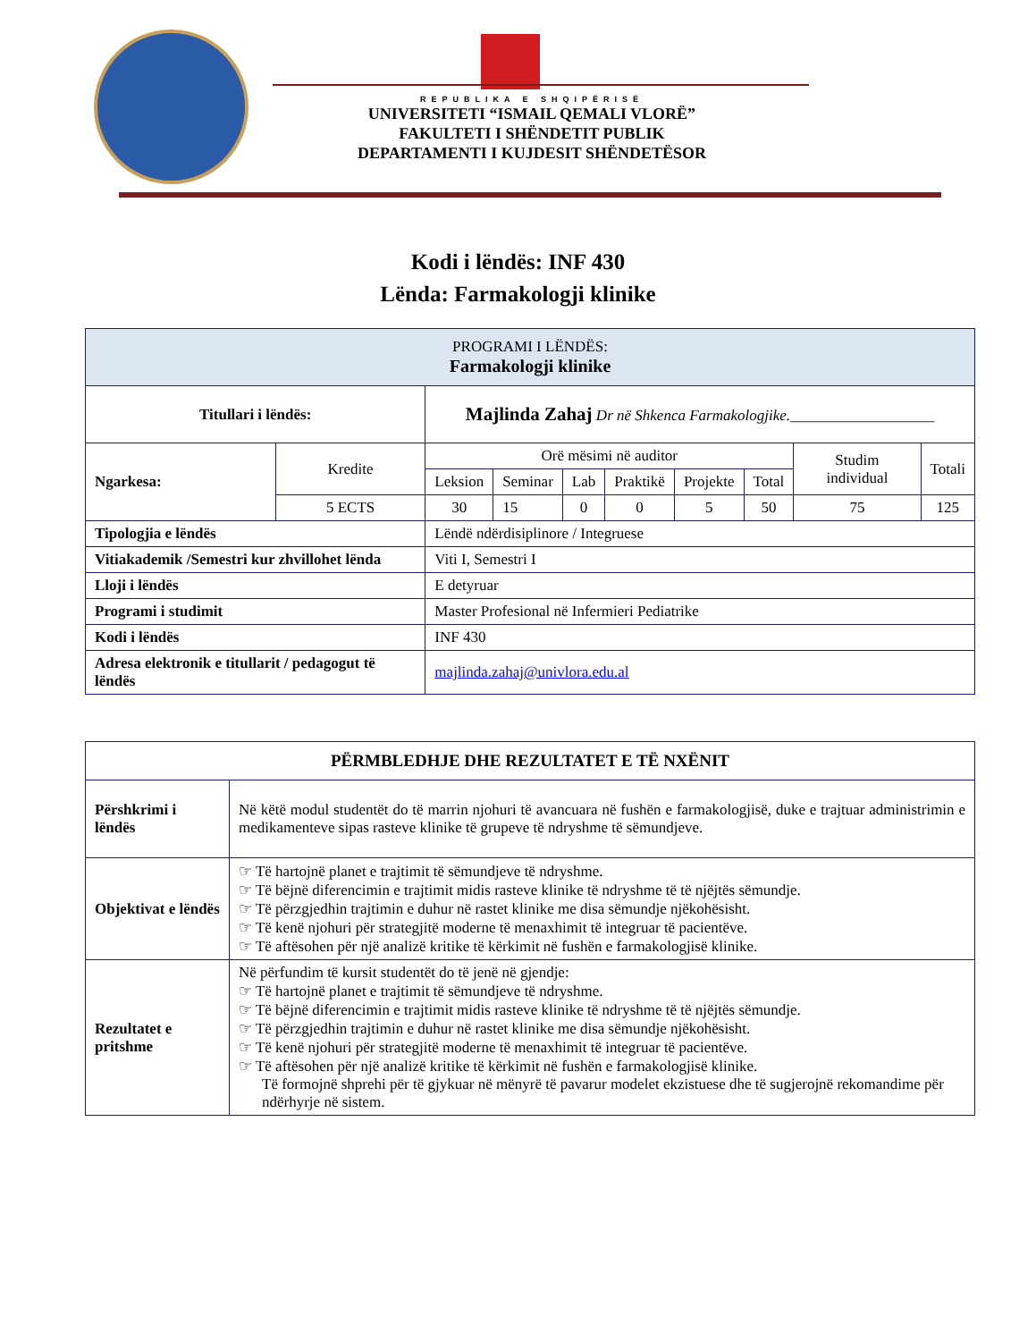REPUBLIKA E SHQIPËRISË
UNIVERSITETI “ISMAIL QEMALI VLORË”
FAKULTETI I SHËNDETIT PUBLIK
DEPARTAMENTI I KUJDESIT SHËNDETËSOR
Kodi i lëndës: INF 430
Lënda: Farmakologji klinike
| PROGRAMI I LËNDËS: Farmakologji klinike | | | | | | | | | |
| Titullari i lëndës: | | Majlinda Zahaj Dr në Shkenca Farmakologjike.___________________ | | | | | | | |
| Ngarkesa: | Kredite | Orë mësimi në auditor | | | | | | Studim individual | Totali |
| | | Leksion | Seminar | Lab | Praktikë | Projekte | Total | | |
| | 5 ECTS | 30 | 15 | 0 | 0 | 5 | 50 | 75 | 125 |
| Tipologjia e lëndës | | Lëndë ndërdisiplinore / Integruese | | | | | | | |
| Vitiakademik /Semestri kur zhvillohet lënda | | Viti I, Semestri I | | | | | | | |
| Lloji i lëndës | | E detyruar | | | | | | | |
| Programi i studimit | | Master Profesional në Infermieri Pediatrike | | | | | | | |
| Kodi i lëndës | | INF 430 | | | | | | | |
| Adresa elektronik e titullarit / pedagogut të lëndës | | majlinda.zahaj@univlora.edu.al | | | | | | | |
| PËRMBLEDHJE DHE REZULTATET E TË NXËNIT | |
| Përshkrimi i lëndës | Në këtë modul studentët do të marrin njohuri të avancuara në fushën e farmakologjisë, duke e trajtuar administrimin e medikamenteve sipas rasteve klinike të grupeve të ndryshme të sëmundjeve. |
| Objektivat e lëndës | ☞ Të hartojnë planet e trajtimit të sëmundjeve të ndryshme. ☞ Të bëjnë diferencimin e trajtimit midis rasteve klinike të ndryshme të të njëjtës sëmundje. ☞ Të përzgjedhin trajtimin e duhur në rastet klinike me disa sëmundje njëkohësisht. ☞ Të kenë njohuri për strategjitë moderne të menaxhimit të integruar të pacientëve. ☞ Të aftësohen për një analizë kritike të kërkimit në fushën e farmakologjisë klinike. |
| Rezultatet e pritshme | Në përfundim të kursit studentët do të jenë në gjendje: ☞ Të hartojnë planet e trajtimit të sëmundjeve të ndryshme. ☞ Të bëjnë diferencimin e trajtimit midis rasteve klinike të ndryshme të të njëjtës sëmundje. ☞ Të përzgjedhin trajtimin e duhur në rastet klinike me disa sëmundje njëkohësisht. ☞ Të kenë njohuri për strategjitë moderne të menaxhimit të integruar të pacientëve. ☞ Të aftësohen për një analizë kritike të kërkimit në fushën e farmakologjisë klinike. Të formojnë shprehi për të gjykuar në mënyrë të pavarur modelet ekzistuese dhe të sugjerojnë rekomandime për ndërhyrje në sistem. |